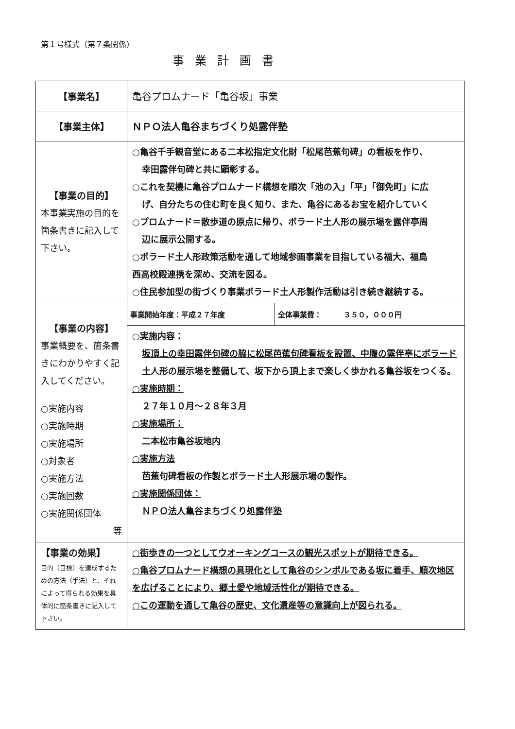第１号様式（第７条関係）
事業計画書
| 【事業名】 | 亀谷プロムナード「亀谷坂」事業 |
| 【事業主体】 | ＮＰＯ法人亀谷まちづくり処露伴塾 |
| 【事業の目的】 本事業実施の目的を箇条書きに記入して下さい。 | ○亀谷千手観音堂にある二本松指定文化財「松尾芭蕉句碑」の看板を作り、 幸田露伴句碑と共に顕彰する。 ○これを契機に亀谷プロムナード構想を順次「池の入」「平」「御免町」に広 げ、自分たちの住む町を良く知り、また、亀谷にあるお宝を紹介していく ○プロムナード＝散歩道の原点に帰り、ボラード土人形の展示場を露伴亭周 辺に展示公開する。 ○ボラード土人形政策活動を通して地域参画事業を目指している福大、福島 西高校殿連携を深め、交流を図る。 ○住民参加型の街づくり事業ボラード土人形製作活動は引き続き継続する。 |
| 【事業の内容】 事業概要を、箇条書きにわかりやすく記入してください。 ○実施内容 ○実施時期 ○実施場所 ○対象者 ○実施方法 ○実施回数 ○実施関係団体 等 | / 事業開始年度：平成２７年度 / 全体事業費： ３５０，０００円 / ○実施内容： 坂頂上の幸田露伴句碑の脇に松尾芭蕉句碑看板を設置、中腹の露伴亭にボラード土人形の展示場を整備して、坂下から頂上まで楽しく歩かれる亀谷坂をつくる。 ○実施時期： ２７年１０月～２８年３月 ○実施場所； 二本松市亀谷坂地内 ○実施方法 芭蕉句碑看板の作製とボラード土人形展示場の製作。 ○実施関係団体： ＮＰＯ法人亀谷まちづくり処露伴塾 |
| 【事業の効果】 目的（目標）を達成するための方法（手法）と、それによって得られる効果を具体的に箇条書きに記入して下さい。 | ○街歩きの一つとしてウオーキングコースの観光スポットが期待できる。 ○亀谷プロムナード構想の具現化として亀谷のシンボルである坂に着手、順次地区を広げることにより、郷土愛や地域活性化が期待できる。 ○この運動を通して亀谷の歴史、文化遺産等の意識向上が図られる。 |